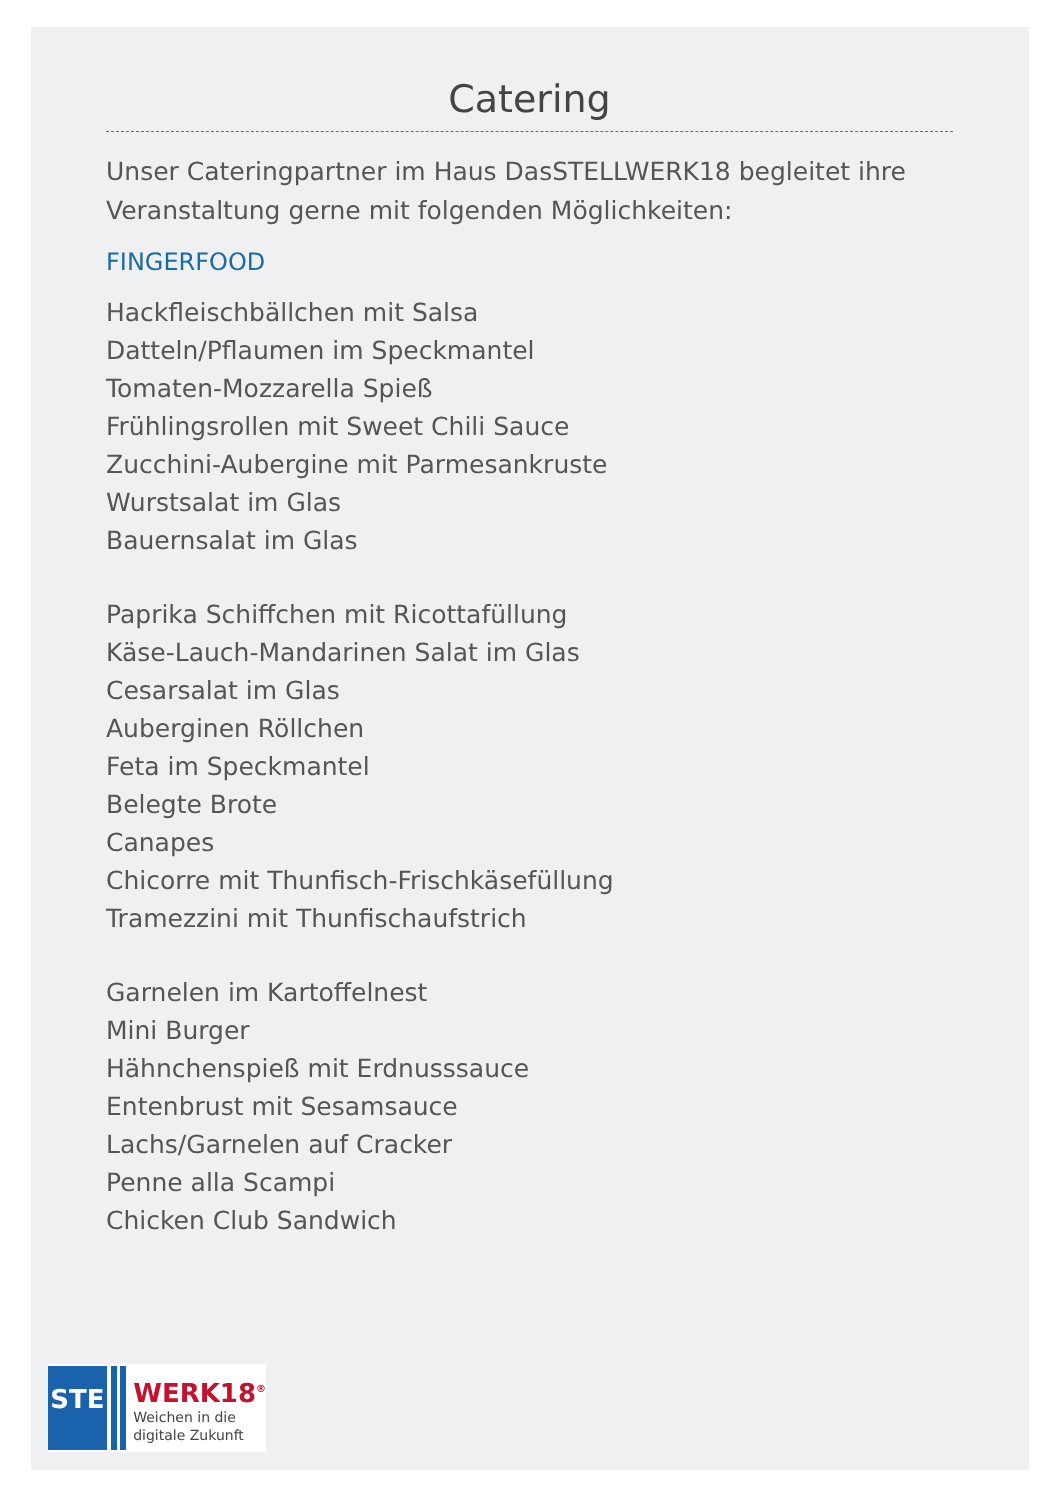Catering
Unser Cateringpartner im Haus DasSTELLWERK18 begleitet ihre Veranstaltung gerne mit folgenden Möglichkeiten:
FINGERFOOD
Hackfleischbällchen mit Salsa
Datteln/Pflaumen im Speckmantel
Tomaten-Mozzarella Spieß
Frühlingsrollen mit Sweet Chili Sauce
Zucchini-Aubergine mit Parmesankruste
Wurstsalat im Glas
Bauernsalat im Glas
Paprika Schiffchen mit Ricottafüllung
Käse-Lauch-Mandarinen Salat im Glas
Cesarsalat im Glas
Auberginen Röllchen
Feta im Speckmantel
Belegte Brote
Canapes
Chicorre mit Thunfisch-Frischkäsefüllung
Tramezzini mit Thunfischaufstrich
Garnelen im Kartoffelnest
Mini Burger
Hähnchenspieß mit Erdnusssauce
Entenbrust mit Sesamsauce
Lachs/Garnelen auf Cracker
Penne alla Scampi
Chicken Club Sandwich
STE
WERK18<sup>®</sup>
Weichen in die
digitale Zukunft